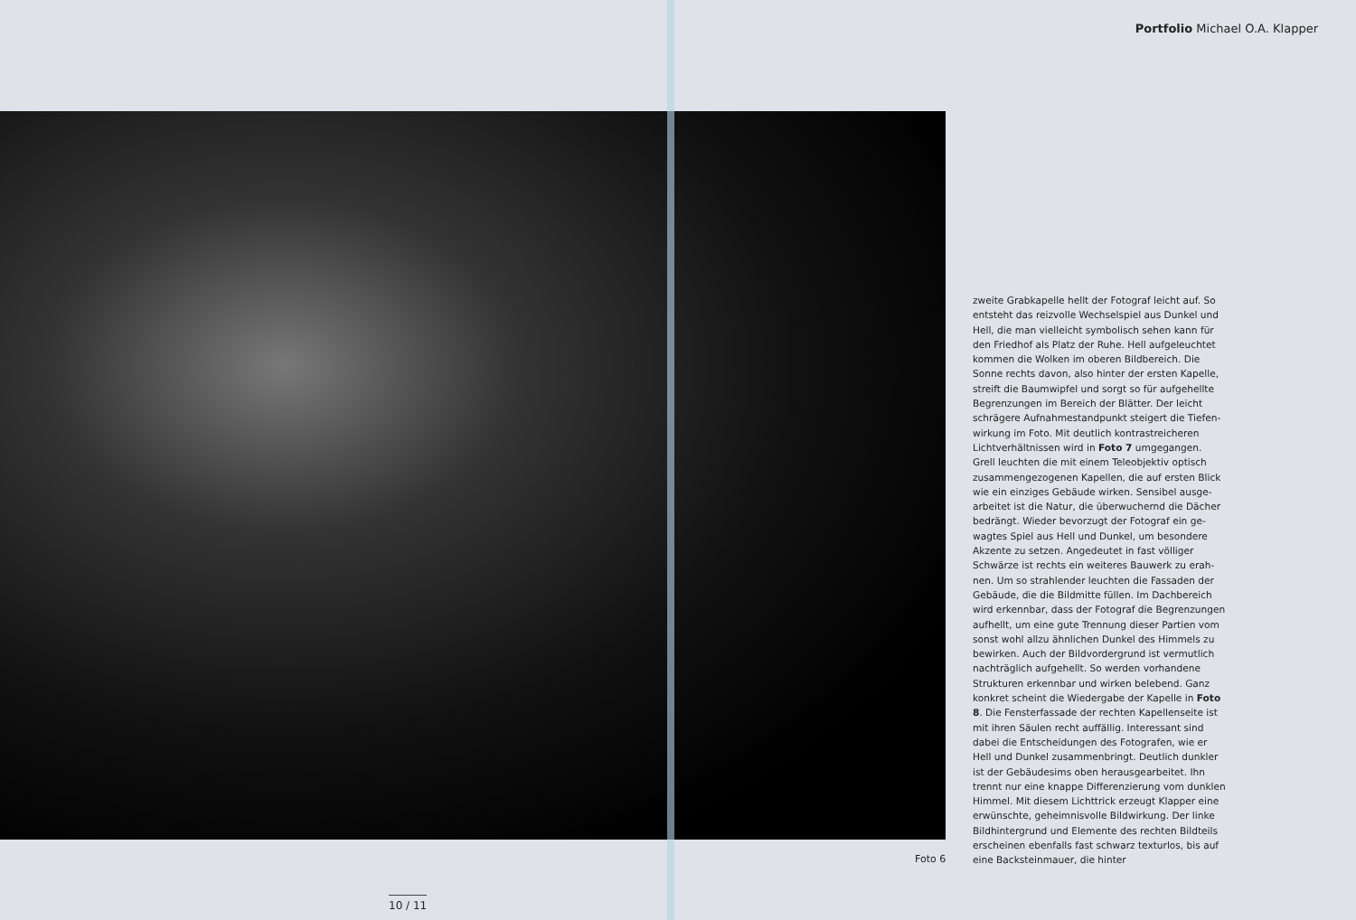Portfolio Michael O.A. Klapper
zweite Grabkapelle hellt der Fotograf leicht auf. So entsteht das reizvolle Wechselspiel aus Dunkel und Hell, die man vielleicht symbolisch sehen kann für den Friedhof als Platz der Ruhe. Hell aufgeleuchtet kommen die Wolken im oberen Bildbereich. Die Sonne rechts davon, also hinter der ersten Kapelle, streift die Baumwipfel und sorgt so für aufgehellte Begrenzungen im Bereich der Blätter. Der leicht schrägere Aufnahmestandpunkt steigert die Tiefen­wirkung im Foto. Mit deutlich kontrastreicheren Lichtverhältnissen wird in Foto 7 umgegangen. Grell leuchten die mit einem Teleobjektiv optisch zusammengezogenen Kapellen, die auf ersten Blick wie ein einziges Gebäude wirken. Sensibel ausge­arbeitet ist die Natur, die überwuchernd die Dächer bedrängt. Wieder bevorzugt der Fotograf ein ge­wagtes Spiel aus Hell und Dunkel, um besondere Akzente zu setzen. Angedeutet in fast völliger Schwärze ist rechts ein weiteres Bauwerk zu erah­nen. Um so strahlender leuchten die Fassaden der Gebäude, die die Bildmitte füllen. Im Dachbereich wird erkennbar, dass der Fotograf die Begrenzun­gen aufhellt, um eine gute Trennung dieser Partien vom sonst wohl allzu ähnlichen Dunkel des Himmels zu bewirken. Auch der Bildvordergrund ist vermut­lich nachträglich aufgehellt. So werden vorhandene Strukturen erkennbar und wirken belebend. Ganz konkret scheint die Wiedergabe der Kapelle in Foto 8. Die Fensterfassade der rechten Kapellen­seite ist mit ihren Säulen recht auffällig. Interessant sind dabei die Entscheidungen des Fotografen, wie er Hell und Dunkel zusammenbringt. Deutlich dunkler ist der Gebäudesims oben herausgearbei­tet. Ihn trennt nur eine knappe Differenzierung vom dunklen Himmel. Mit diesem Lichttrick erzeugt Klapper eine erwünschte, geheimnisvolle Bildwir­kung. Der linke Bildhintergrund und Elemente des rechten Bildteils erscheinen ebenfalls fast schwarz texturlos, bis auf eine Backsteinmauer, die hinter
Foto 6
10 / 11